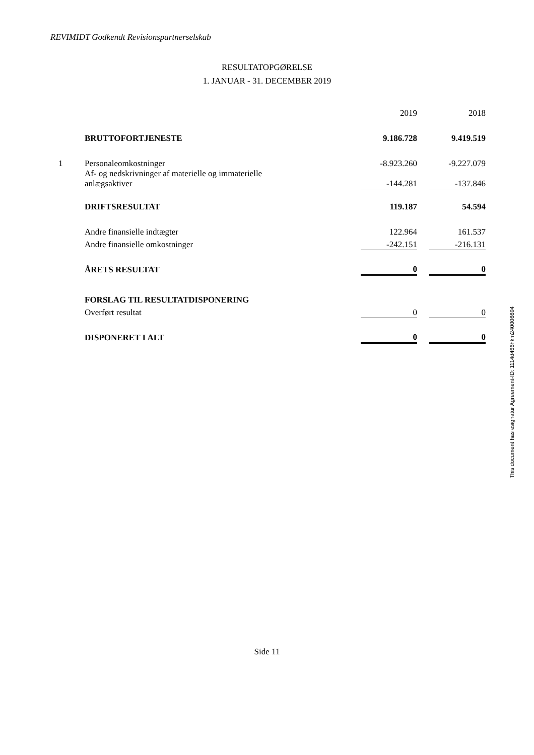REVIMIDT Godkendt Revisionspartnerselskab
RESULTATOPGØRELSE
1. JANUAR - 31. DECEMBER 2019
| | | 2019 | | 2018 |
| --- | --- | --- | --- | --- |
| | BRUTTOFORTJENESTE | 9.186.728 | | 9.419.519 |
| 1 | Personaleomkostninger | -8.923.260 | | -9.227.079 |
| | Af- og nedskrivninger af materielle og immaterielle anlægsaktiver | -144.281 | | -137.846 |
| | DRIFTSRESULTAT | 119.187 | | 54.594 |
| | Andre finansielle indtægter | 122.964 | | 161.537 |
| | Andre finansielle omkostninger | -242.151 | | -216.131 |
| | ÅRETS RESULTAT | 0 | | 0 |
| | FORSLAG TIL RESULTATDISPONERING | | | |
| | Overført resultat | 0 | | 0 |
| | DISPONERET I ALT | 0 | | 0 |
This document has esignatur Agreement-ID: 1114d466hkm240006694
Side 11